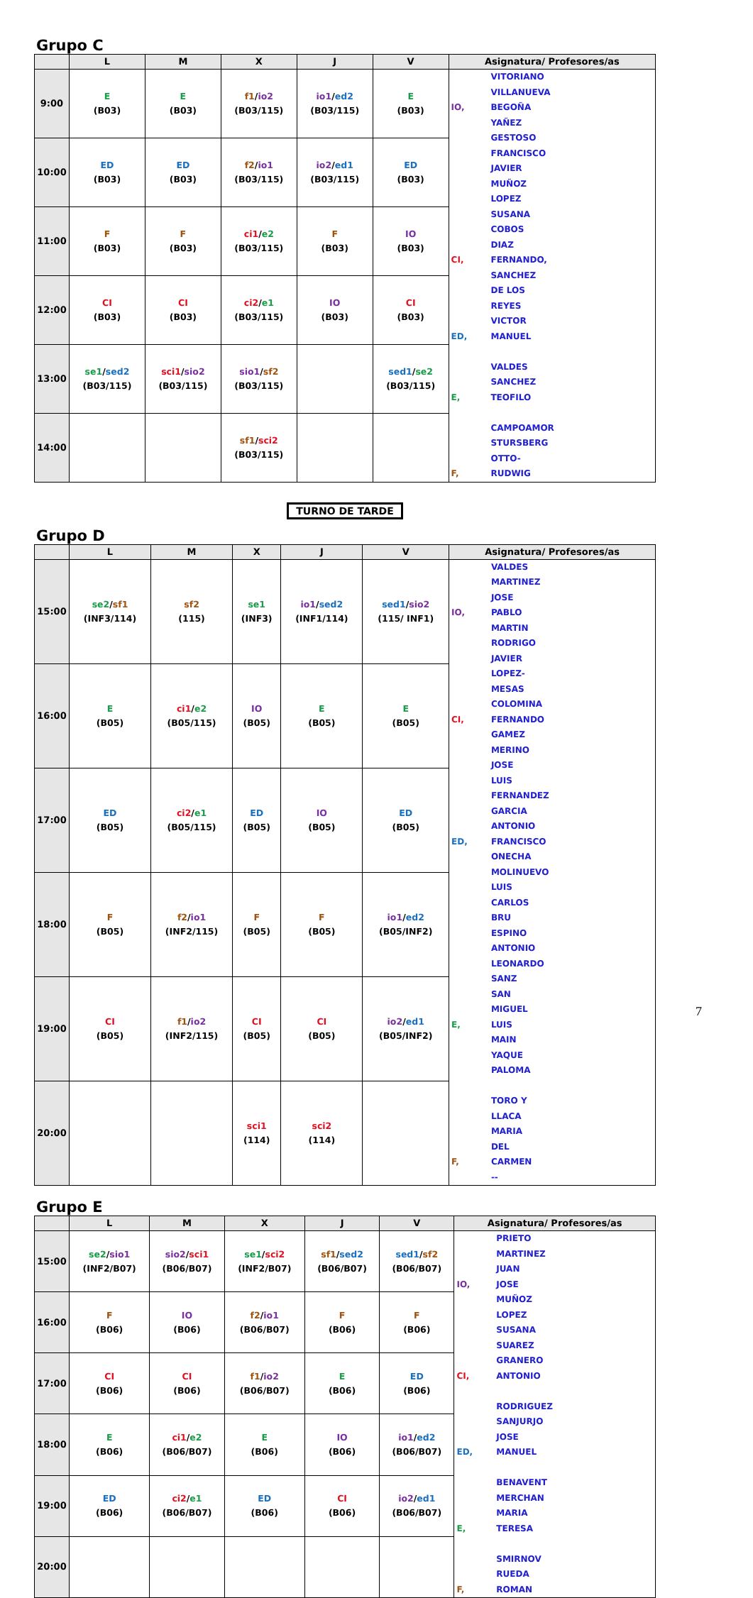Grupo C
| | L | M | X | J | V | Asignatura/ Profesores/as |
| --- | --- | --- | --- | --- | --- | --- |
| 9:00 | E (B03) | E (B03) | f1 / io2 (B03/115) | io1 / ed2 (B03/115) | E (B03) | IO, VITORIANO VILLANUEVA BEGOÑA YAÑEZ GESTOSO FRANCISCO JAVIER MUÑOZ LOPEZ SUSANA CI, COBOS DIAZ FERNANDO, ED, SANCHEZ DE LOS REYES VICTOR MANUEL E, VALDES SANCHEZ TEOFILO F, CAMPOAMOR STURSBERG OTTO-RUDWIG |
| 10:00 | ED (B03) | ED (B03) | f2 / io1 (B03/115) | io2 / ed1 (B03/115) | ED (B03) | |
| 11:00 | F (B03) | F (B03) | ci1 / e2 (B03/115) | F (B03) | IO (B03) | |
| 12:00 | CI (B03) | CI (B03) | ci2 / e1 (B03/115) | IO (B03) | CI (B03) | |
| 13:00 | se1 / sed2 (B03/115) | sci1 / sio2 (B03/115) | sio1 / sf2 (B03/115) | | sed1 / se2 (B03/115) | |
| 14:00 | | | sf1 / sci2 (B03/115) | | | |
TURNO DE TARDE
Grupo D
| | L | M | X | J | V | Asignatura/ Profesores/as |
| --- | --- | --- | --- | --- | --- | --- |
| 15:00 | se2 / sf1 (INF3/114) | sf2 (115) | se1 (INF3) | io1 / sed2 (INF1/114) | sed1 / sio2 (115/ INF1) | IO, VALDES MARTINEZ JOSE PABLO MARTIN RODRIGO JAVIER CI, LOPEZ-MESAS COLOMINA FERNANDO GAMEZ MERINO JOSE LUIS ED, FERNANDEZ GARCIA ANTONIO FRANCISCO ONECHA MOLINUEVO LUIS CARLOS BRU ESPINO ANTONIO LEONARDO E, SANZ SAN MIGUEL LUIS MAIN YAQUE PALOMA F, TORO Y LLACA MARIA DEL CARMEN -- |
| 16:00 | E (B05) | ci1 / e2 (B05/115) | IO (B05) | E (B05) | E (B05) | |
| 17:00 | ED (B05) | ci2 / e1 (B05/115) | ED (B05) | IO (B05) | ED (B05) | |
| 18:00 | F (B05) | f2 / io1 (INF2/115) | F (B05) | F (B05) | io1 / ed2 (B05/INF2) | |
| 19:00 | CI (B05) | f1 / io2 (INF2/115) | CI (B05) | CI (B05) | io2 / ed1 (B05/INF2) | |
| 20:00 | | | sci1 (114) | sci2 (114) | | |
Grupo E
| | L | M | X | J | V | Asignatura/ Profesores/as |
| --- | --- | --- | --- | --- | --- | --- |
| 15:00 | se2 / sio1 (INF2/B07) | sio2 / sci1 (B06/B07) | se1 / sci2 (INF2/B07) | sf1 / sed2 (B06/B07) | sed1 / sf2 (B06/B07) | IO, PRIETO MARTINEZ JUAN JOSE MUÑOZ LOPEZ SUSANA CI, SUAREZ GRANERO ANTONIO ED, RODRIGUEZ SANJURJO JOSE MANUEL E, BENAVENT MERCHAN MARIA TERESA F, SMIRNOV RUEDA ROMAN |
| 16:00 | F (B06) | IO (B06) | f2 / io1 (B06/B07) | F (B06) | F (B06) | |
| 17:00 | CI (B06) | CI (B06) | f1 / io2 (B06/B07) | E (B06) | ED (B06) | |
| 18:00 | E (B06) | ci1 / e2 (B06/B07) | E (B06) | IO (B06) | io1 / ed2 (B06/B07) | |
| 19:00 | ED (B06) | ci2 / e1 (B06/B07) | ED (B06) | CI (B06) | io2 / ed1 (B06/B07) | |
| 20:00 | | | | | | |
7